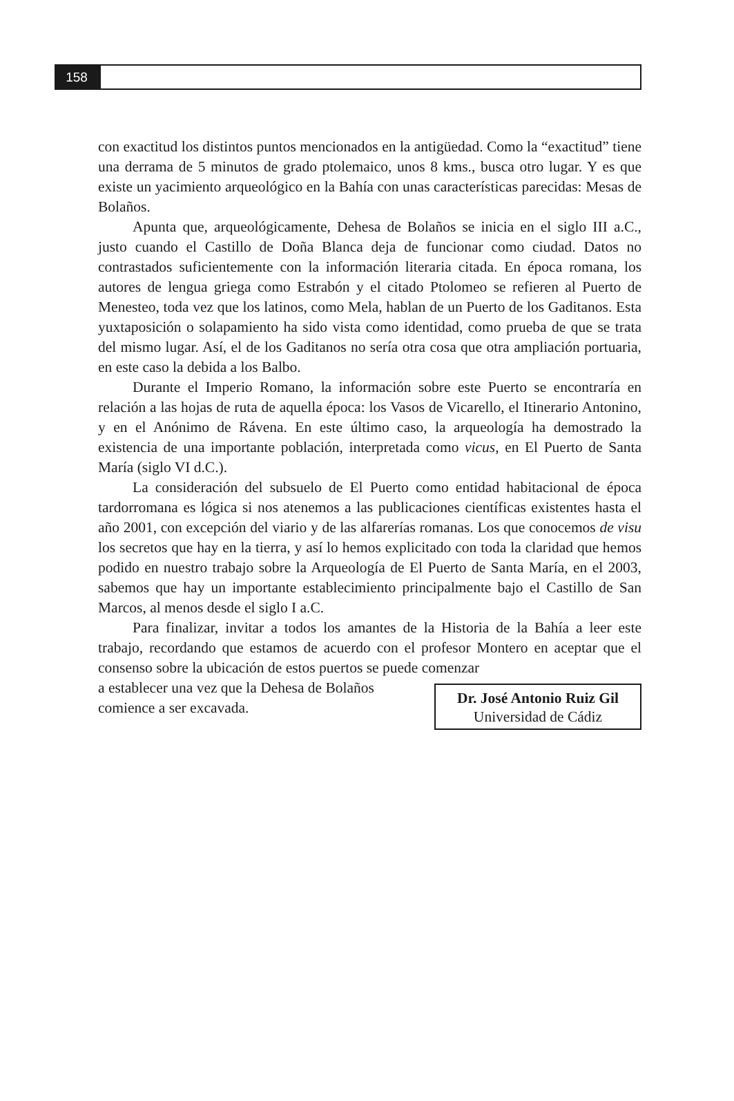158
con exactitud los distintos puntos mencionados en la antigüedad. Como la “exactitud” tiene una derrama de 5 minutos de grado ptolemaico, unos 8 kms., busca otro lugar. Y es que existe un yacimiento arqueológico en la Bahía con unas características parecidas: Mesas de Bolaños.
Apunta que, arqueológicamente, Dehesa de Bolaños se inicia en el siglo III a.C., justo cuando el Castillo de Doña Blanca deja de funcionar como ciudad. Datos no contrastados suficientemente con la información literaria citada. En época romana, los autores de lengua griega como Estrabón y el citado Ptolomeo se refieren al Puerto de Menesteo, toda vez que los latinos, como Mela, hablan de un Puerto de los Gaditanos. Esta yuxtaposición o solapamiento ha sido vista como identidad, como prueba de que se trata del mismo lugar. Así, el de los Gaditanos no sería otra cosa que otra ampliación portuaria, en este caso la debida a los Balbo.
Durante el Imperio Romano, la información sobre este Puerto se encontraría en relación a las hojas de ruta de aquella época: los Vasos de Vicarello, el Itinerario Antonino, y en el Anónimo de Rávena. En este último caso, la arqueología ha demostrado la existencia de una importante población, interpretada como vicus, en El Puerto de Santa María (siglo VI d.C.).
La consideración del subsuelo de El Puerto como entidad habitacional de época tardorromana es lógica si nos atenemos a las publicaciones científicas existentes hasta el año 2001, con excepción del viario y de las alfarerías romanas. Los que conocemos de visu los secretos que hay en la tierra, y así lo hemos explicitado con toda la claridad que hemos podido en nuestro trabajo sobre la Arqueología de El Puerto de Santa María, en el 2003, sabemos que hay un importante establecimiento principalmente bajo el Castillo de San Marcos, al menos desde el siglo I a.C.
Para finalizar, invitar a todos los amantes de la Historia de la Bahía a leer este trabajo, recordando que estamos de acuerdo con el profesor Montero en aceptar que el consenso sobre la ubicación de estos puertos se puede comenzar
a establecer una vez que la Dehesa de Bolaños
comience a ser excavada.
Dr. José Antonio Ruiz Gil
Universidad de Cádiz